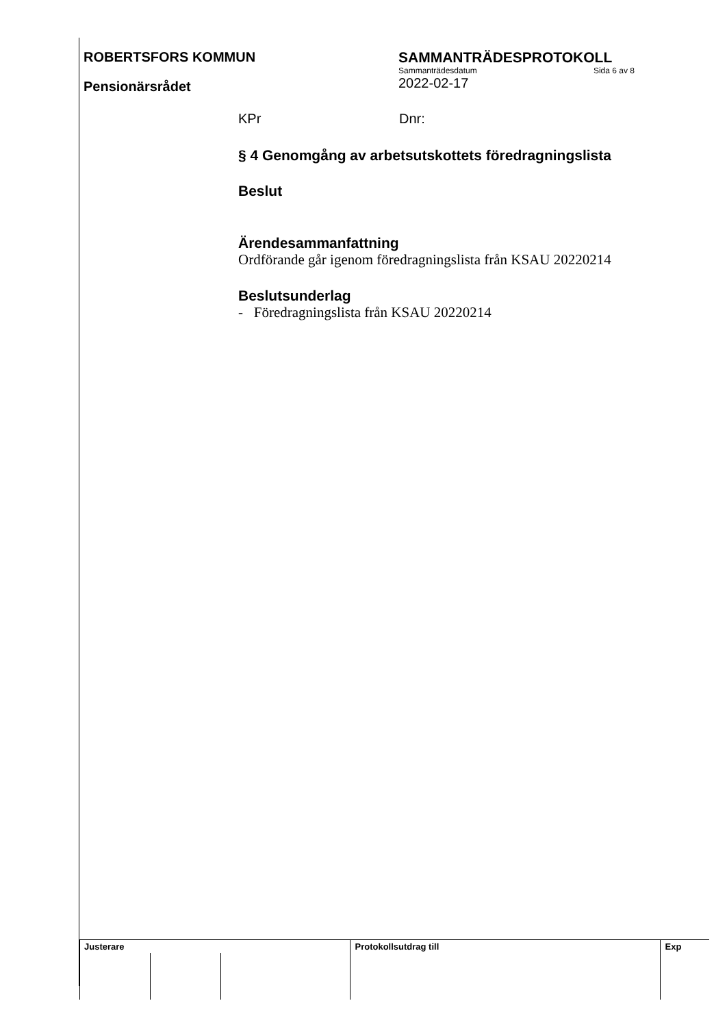ROBERTSFORS KOMMUN
Pensionärsrådet
SAMMANTRÄDESPROTOKOLL
Sammanträdesdatum Sida 6 av 8
2022-02-17
KPr Dnr:
§ 4 Genomgång av arbetsutskottets föredragningslista
Beslut
Ärendesammanfattning
Ordförande går igenom föredragningslista från KSAU 20220214
Beslutsunderlag
- Föredragningslista från KSAU 20220214
| Justerare | | | Protokollsutdrag till | Exp |
| --- | --- | --- | --- | --- |